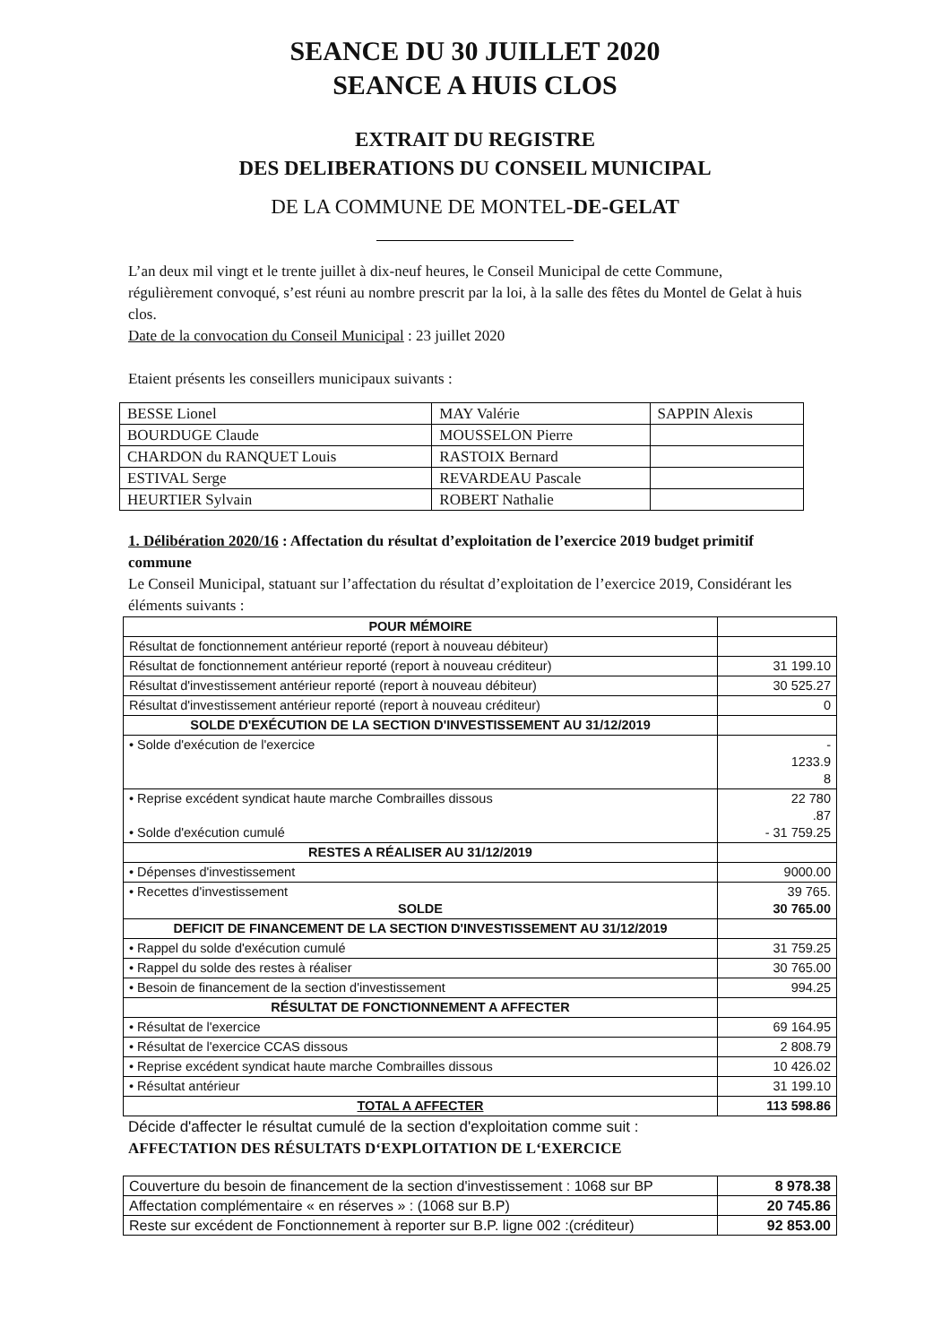SEANCE DU 30 JUILLET 2020
SEANCE A HUIS CLOS
EXTRAIT DU REGISTRE
DES DELIBERATIONS DU CONSEIL MUNICIPAL
DE LA COMMUNE DE MONTEL-DE-GELAT
L’an deux mil vingt et le trente juillet à dix-neuf heures, le Conseil Municipal de cette Commune, régulièrement convoqué, s’est réuni au nombre prescrit par la loi, à la salle des fêtes du Montel de Gelat à huis clos.
Date de la convocation du Conseil Municipal : 23 juillet 2020
Etaient présents les conseillers municipaux suivants :
| BESSE Lionel | MAY Valérie | SAPPIN Alexis |
| BOURDUGE Claude | MOUSSELON Pierre | |
| CHARDON du RANQUET Louis | RASTOIX Bernard | |
| ESTIVAL Serge | REVARDEAU Pascale | |
| HEURTIER Sylvain | ROBERT Nathalie | |
1. Délibération 2020/16 : Affectation du résultat d’exploitation de l’exercice 2019 budget primitif commune
Le Conseil Municipal, statuant sur l’affectation du résultat d’exploitation de l’exercice 2019, Considérant les éléments suivants :
| POUR MÉMOIRE | |
| Résultat de fonctionnement antérieur reporté (report à nouveau débiteur) | |
| Résultat de fonctionnement antérieur reporté (report à nouveau créditeur) | 31 199.10 |
| Résultat d'investissement antérieur reporté (report à nouveau débiteur) | 30 525.27 |
| Résultat d'investissement antérieur reporté (report à nouveau créditeur) | 0 |
| SOLDE D'EXÉCUTION DE LA SECTION D'INVESTISSEMENT AU 31/12/2019 | |
| • Solde d'exécution de l'exercice | - 1233.9 8 |
| • Reprise excédent syndicat haute marche Combrailles dissous • Solde d'exécution cumulé | 22 780 .87 - 31 759.25 |
| RESTES A RÉALISER AU 31/12/2019 | |
| • Dépenses d'investissement | 9000.00 |
| • Recettes d'investissement SOLDE | 39 765. 30 765.00 |
| DEFICIT DE FINANCEMENT DE LA SECTION D'INVESTISSEMENT AU 31/12/2019 | |
| • Rappel du solde d'exécution cumulé | 31 759.25 |
| • Rappel du solde des restes à réaliser | 30 765.00 |
| • Besoin de financement de la section d'investissement | 994.25 |
| RÉSULTAT DE FONCTIONNEMENT A AFFECTER | |
| • Résultat de l'exercice | 69 164.95 |
| • Résultat de l'exercice CCAS dissous | 2 808.79 |
| • Reprise excédent syndicat haute marche Combrailles dissous | 10 426.02 |
| • Résultat antérieur | 31 199.10 |
| TOTAL A AFFECTER | 113 598.86 |
Décide d'affecter le résultat cumulé de la section d'exploitation comme suit :
AFFECTATION DES RÉSULTATS D‘EXPLOITATION DE L‘EXERCICE
| Couverture du besoin de financement de la section d'investissement : 1068 sur BP | 8 978.38 |
| Affectation complémentaire « en réserves » : (1068 sur B.P) | 20 745.86 |
| Reste sur excédent de Fonctionnement à reporter sur B.P. ligne 002 :(créditeur) | 92 853.00 |